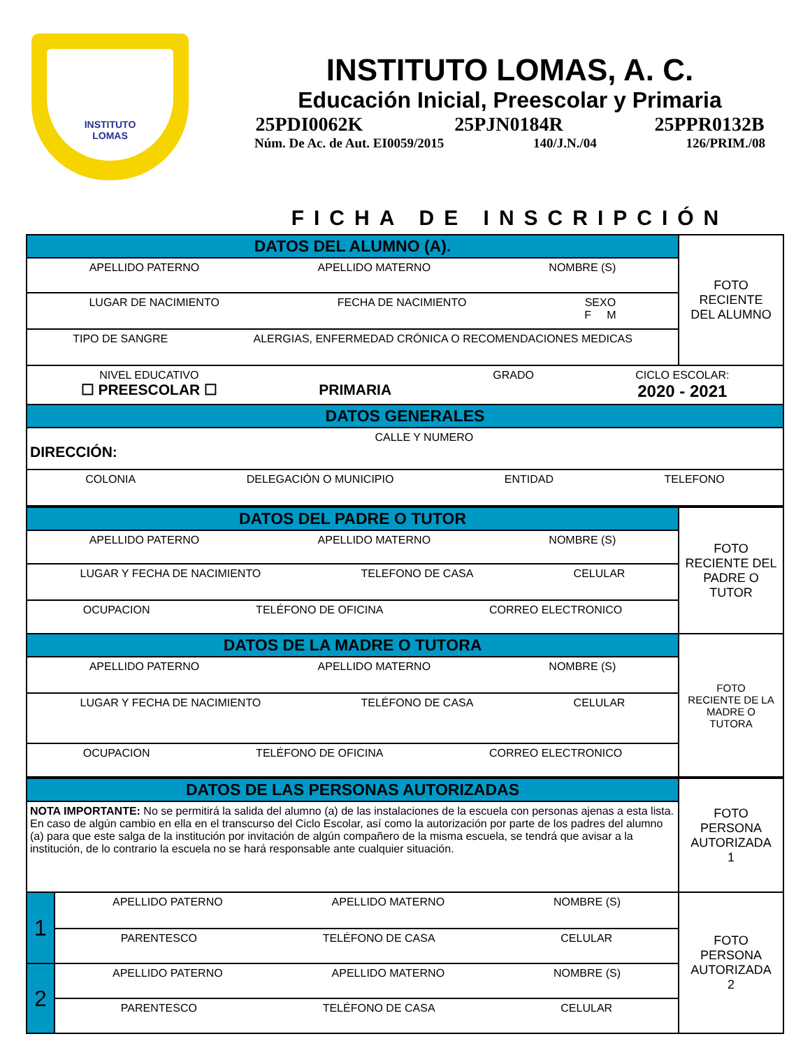INSTITUTO
LOMAS
INSTITUTO LOMAS, A. C.
Educación Inicial, Preescolar y Primaria
25PDI0062K 25PJN0184R 25PPR0132B
Núm. De Ac. de Aut. EI0059/2015 140/J.N./04 126/PRIM./08
FICHA DE INSCRIPCIÓN
| DATOS DEL ALUMNO (A). | FOTO RECIENTE DEL ALUMNO |
| APELLIDO PATERNO APELLIDO MATERNO NOMBRE (S) | |
| LUGAR DE NACIMIENTO FECHA DE NACIMIENTO SEXO F M | |
| TIPO DE SANGRE ALERGIAS, ENFERMEDAD CRÓNICA O RECOMENDACIONES MEDICAS | |
| NIVEL EDUCATIVO ☐ PREESCOLAR ☐ PRIMARIA GRADO CICLO ESCOLAR: 2020 - 2021 | |
| DATOS GENERALES | |
| CALLE Y NUMERO DIRECCIÓN: | |
| COLONIA DELEGACIÓN O MUNICIPIO ENTIDAD TELEFONO | |
| DATOS DEL PADRE O TUTOR | FOTO RECIENTE DEL PADRE O TUTOR |
| APELLIDO PATERNO APELLIDO MATERNO NOMBRE (S) | |
| LUGAR Y FECHA DE NACIMIENTO TELEFONO DE CASA CELULAR | |
| OCUPACION TELÉFONO DE OFICINA CORREO ELECTRONICO | |
| DATOS DE LA MADRE O TUTORA | FOTO RECIENTE DE LA MADRE O TUTORA |
| APELLIDO PATERNO APELLIDO MATERNO NOMBRE (S) | |
| LUGAR Y FECHA DE NACIMIENTO TELÉFONO DE CASA CELULAR | |
| OCUPACION TELÉFONO DE OFICINA CORREO ELECTRONICO | |
| DATOS DE LAS PERSONAS AUTORIZADAS | | FOTO PERSONA AUTORIZADA 1 |
| NOTA IMPORTANTE: No se permitirá la salida del alumno (a) de las instalaciones de la escuela con personas ajenas a esta lista. En caso de algún cambio en ella en el transcurso del Ciclo Escolar, así como la autorización por parte de los padres del alumno (a) para que este salga de la institución por invitación de algún compañero de la misma escuela, se tendrá que avisar a la institución, de lo contrario la escuela no se hará responsable ante cualquier situación. | | |
| 1 | APELLIDO PATERNO APELLIDO MATERNO NOMBRE (S) | FOTO PERSONA AUTORIZADA 2 |
| | PARENTESCO TELÉFONO DE CASA CELULAR | |
| 2 | APELLIDO PATERNO APELLIDO MATERNO NOMBRE (S) | |
| | PARENTESCO TELÉFONO DE CASA CELULAR | |